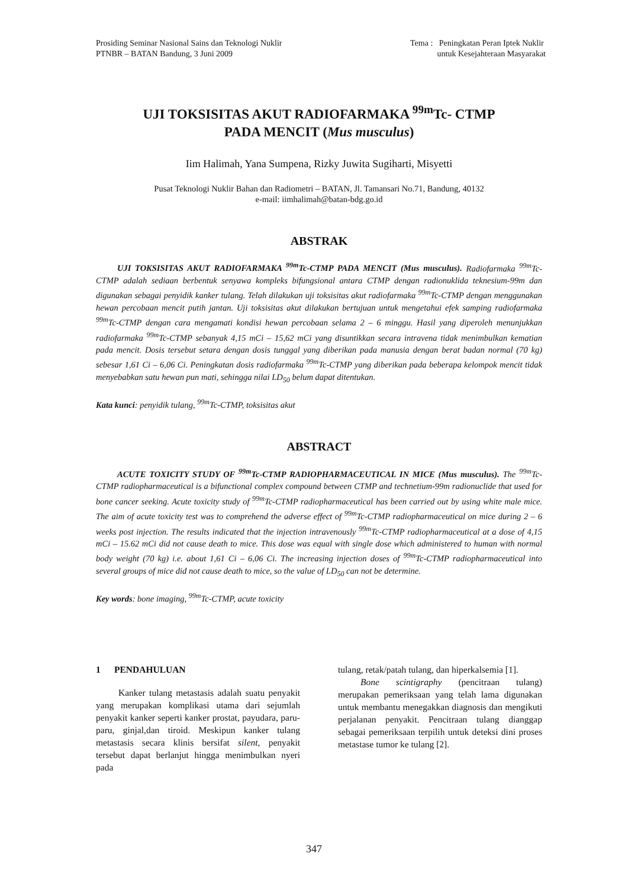Prosiding Seminar Nasional Sains dan Teknologi Nuklir
PTNBR – BATAN Bandung, 3 Juni 2009
Tema : Peningkatan Peran Iptek Nuklir
untuk Kesejahteraan Masyarakat
UJI TOKSISITAS AKUT RADIOFARMAKA <sup>99m</sup>Tc- CTMP
PADA MENCIT (Mus musculus)
Iim Halimah, Yana Sumpena, Rizky Juwita Sugiharti, Misyetti
Pusat Teknologi Nuklir Bahan dan Radiometri – BATAN, Jl. Tamansari No.71, Bandung, 40132
e-mail: iimhalimah@batan-bdg.go.id
ABSTRAK
UJI TOKSISITAS AKUT RADIOFARMAKA <sup>99m</sup>Tc-CTMP PADA MENCIT (Mus musculus). Radiofarmaka <sup>99m</sup>Tc-CTMP adalah sediaan berbentuk senyawa kompleks bifungsional antara CTMP dengan radionuklida teknesium-99m dan digunakan sebagai penyidik kanker tulang. Telah dilakukan uji toksisitas akut radiofarmaka <sup>99m</sup>Tc-CTMP dengan menggunakan hewan percobaan mencit putih jantan. Uji toksisitas akut dilakukan bertujuan untuk mengetahui efek samping radiofarmaka <sup>99m</sup>Tc-CTMP dengan cara mengamati kondisi hewan percobaan selama 2 – 6 minggu. Hasil yang diperoleh menunjukkan radiofarmaka <sup>99m</sup>Tc-CTMP sebanyak 4,15 mCi – 15,62 mCi yang disuntikkan secara intravena tidak menimbulkan kematian pada mencit. Dosis tersebut setara dengan dosis tunggal yang diberikan pada manusia dengan berat badan normal (70 kg) sebesar 1,61 Ci – 6,06 Ci. Peningkatan dosis radiofarmaka <sup>99m</sup>Tc-CTMP yang diberikan pada beberapa kelompok mencit tidak menyebabkan satu hewan pun mati, sehingga nilai LD<sub>50</sub> belum dapat ditentukan.
Kata kunci: penyidik tulang, <sup>99m</sup>Tc-CTMP, toksisitas akut
ABSTRACT
ACUTE TOXICITY STUDY OF <sup>99m</sup>Tc-CTMP RADIOPHARMACEUTICAL IN MICE (Mus musculus). The <sup>99m</sup>Tc-CTMP radiopharmaceutical is a bifunctional complex compound between CTMP and technetium-99m radionuclide that used for bone cancer seeking. Acute toxicity study of <sup>99m</sup>Tc-CTMP radiopharmaceutical has been carried out by using white male mice. The aim of acute toxicity test was to comprehend the adverse effect of <sup>99m</sup>Tc-CTMP radiopharmaceutical on mice during 2 – 6 weeks post injection. The results indicated that the injection intravenously <sup>99m</sup>Tc-CTMP radiopharmaceutical at a dose of 4,15 mCi – 15.62 mCi did not cause death to mice. This dose was equal with single dose which administered to human with normal body weight (70 kg) i.e. about 1,61 Ci – 6,06 Ci. The increasing injection doses of <sup>99m</sup>Tc-CTMP radiopharmaceutical into several groups of mice did not cause death to mice, so the value of LD<sub>50</sub> can not be determine.
Key words: bone imaging, <sup>99m</sup>Tc-CTMP, acute toxicity
1 PENDAHULUAN
Kanker tulang metastasis adalah suatu penyakit yang merupakan komplikasi utama dari sejumlah penyakit kanker seperti kanker prostat, payudara, paru-paru, ginjal,dan tiroid. Meskipun kanker tulang metastasis secara klinis bersifat silent, penyakit tersebut dapat berlanjut hingga menimbulkan nyeri pada
tulang, retak/patah tulang, dan hiperkalsemia [1].
Bone scintigraphy (pencitraan tulang) merupakan pemeriksaan yang telah lama digunakan untuk membantu menegakkan diagnosis dan mengikuti perjalanan penyakit. Pencitraan tulang dianggap sebagai pemeriksaan terpilih untuk deteksi dini proses metastase tumor ke tulang [2].
347